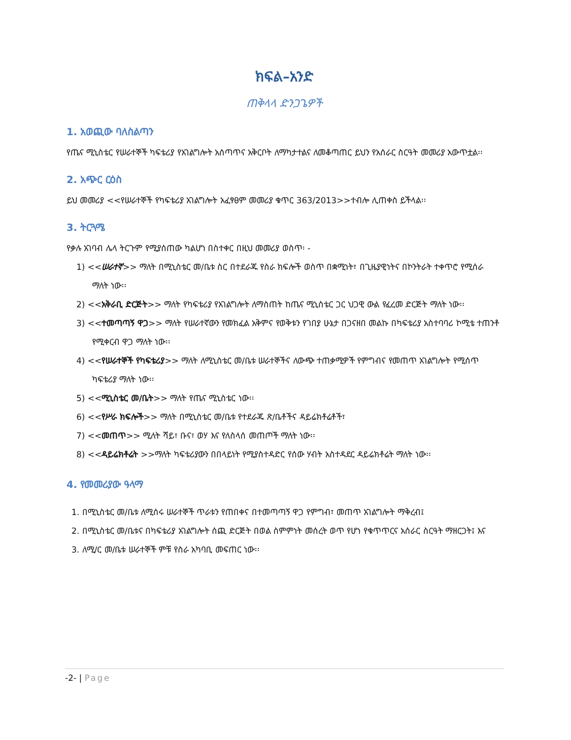ክፍል–አንድ
ጠቅላላ ድንጋጌዎች
1. አወጪው ባለስልጣን
የጤና ሚኒስቴር የሠራተኞች ካፍቴሪያ የአገልግሎት አሰጣጥና አቅርቦት ለማካታተልና ለመቆጣጠር ይህን የአሰራር ስርዓት መመሪያ አውጥቷል፡፡
2. አጭር ርዕስ
ይህ መመሪያ <<የሠራተኞች የካፍቴሪያ አገልግሎት አፈፃፀም መመሪያ ቁጥር 363/2013>>ተብሎ ሊጠቀስ ይችላል፡፡
3. ትርጓሜ
የቃሉ አገባብ ሌላ ትርጉም የሚያሰጠው ካልሆነ በስተቀር በዚህ መመሪያ ወስጥ፡ -
1) <<ሠራተኛ>> ማለት በሚኒስቴር መ/ቤቱ ስር በተደራጁ የስራ ክፍሎች ወስጥ በቋሚነት፣ በጊዜያዊነትና በኮንትራት ተቀጥሮ የሚሰራ ማለት ነው፡፡
2) <<አቅራቢ ድርጅት>> ማለት የካፍቴሪያ የአገልግሎት ለማስጠት ከጤና ሚኒስቴር ጋር ህጋዊ ውል የፈረመ ድርጅት ማለት ነው፡፡
3) <<ተመጣጣኝ ዋጋ>> ማለት የሠራተኛውን የመክፈል አቅምና የወቅቱን የገበያ ሁኔታ በጋናዘበ መልኩ በካፍቴሪያ አስተባባሪ ኮሚቴ ተጠንቶ የሚቀርብ ዋጋ ማለት ነው፡፡
4) <<የሠራተኞች የካፍቴሪያ>> ማለት ለሚኒስቴር መ/ቤቱ ሠራተኞችና ለውጭ ተጠቃሚዎች የምግብና የመጠጥ አገልግሎት የሚሰጥ ካፍቴሪያ ማለት ነው፡፡
5) <<ሚኒስቴር መ/ቤት>> ማለት የጤና ሚኒስቴር ነው፡፡
6) <<የሥራ ክፍሎች>> ማለት በሚኒስቴር መ/ቤቱ የተደራጁ ጽ/ቤቶችና ዳይሬክቶሬቶች፣
7) <<መጠጥ>> ሚለት ሻይ፣ ቡና፣ ወሃ እና የለስላሰ መጠጦች ማለት ነው፡፡
8) <<ዳይሬክቶሬት >>ማለት ካፍቴሪያውን በበላይነት የሚያስተዳድር የሰው ሃብት አስተዳደር ዳይሬክቶሬት ማለት ነው፡፡
4. የመመሪያው ዓላማ
1. በሚኒስቴር መ/ቤቱ ለሚሰሩ ሠራተኞች ጥራቱን የጠበቀና በተመጣጣኝ ዋጋ የምግብ፣ መጠጥ አገልግሎት ማቅረብ፤
2. በሚኒስቴር መ/ቤቱና በካፍቴሪያ አገልግሎት ሰጪ ድርጅት በወል ስምምነት መሰረት ወጥ የሆነ የቁጥጥርና አሰራር ስርዓት ማዘርጋት፤ እና
3. ለሚ/ር መ/ቤቱ ሠራተኞች ምቹ የስራ አካባቢ መፍጠር ነው፡፡
-2- | Page